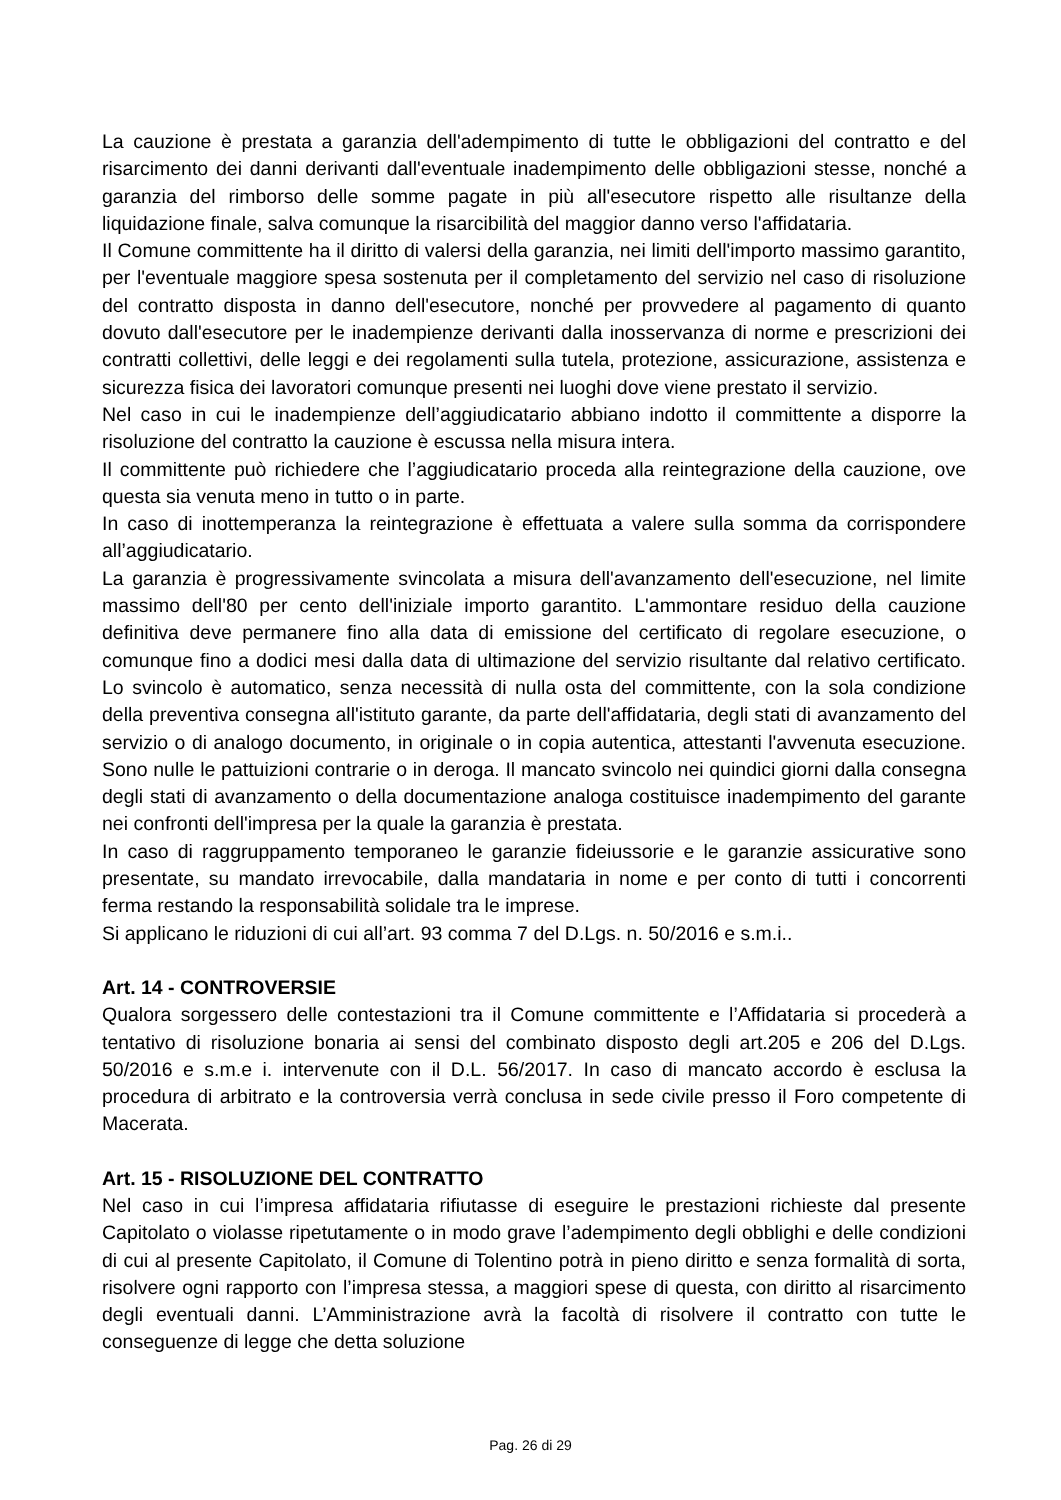La cauzione è prestata a garanzia dell'adempimento di tutte le obbligazioni del contratto e del risarcimento dei danni derivanti dall'eventuale inadempimento delle obbligazioni stesse, nonché a garanzia del rimborso delle somme pagate in più all'esecutore rispetto alle risultanze della liquidazione finale, salva comunque la risarcibilità del maggior danno verso l'affidataria.
Il Comune committente ha il diritto di valersi della garanzia, nei limiti dell'importo massimo garantito, per l'eventuale maggiore spesa sostenuta per il completamento del servizio nel caso di risoluzione del contratto disposta in danno dell'esecutore, nonché per provvedere al pagamento di quanto dovuto dall'esecutore per le inadempienze derivanti dalla inosservanza di norme e prescrizioni dei contratti collettivi, delle leggi e dei regolamenti sulla tutela, protezione, assicurazione, assistenza e sicurezza fisica dei lavoratori comunque presenti nei luoghi dove viene prestato il servizio.
Nel caso in cui le inadempienze dell’aggiudicatario abbiano indotto il committente a disporre la risoluzione del contratto la cauzione è escussa nella misura intera.
Il committente può richiedere che l’aggiudicatario proceda alla reintegrazione della cauzione, ove questa sia venuta meno in tutto o in parte.
In caso di inottemperanza la reintegrazione è effettuata a valere sulla somma da corrispondere all’aggiudicatario.
La garanzia è progressivamente svincolata a misura dell'avanzamento dell'esecuzione, nel limite massimo dell'80 per cento dell'iniziale importo garantito. L'ammontare residuo della cauzione definitiva deve permanere fino alla data di emissione del certificato di regolare esecuzione, o comunque fino a dodici mesi dalla data di ultimazione del servizio risultante dal relativo certificato. Lo svincolo è automatico, senza necessità di nulla osta del committente, con la sola condizione della preventiva consegna all'istituto garante, da parte dell'affidataria, degli stati di avanzamento del servizio o di analogo documento, in originale o in copia autentica, attestanti l'avvenuta esecuzione. Sono nulle le pattuizioni contrarie o in deroga. Il mancato svincolo nei quindici giorni dalla consegna degli stati di avanzamento o della documentazione analoga costituisce inadempimento del garante nei confronti dell'impresa per la quale la garanzia è prestata.
In caso di raggruppamento temporaneo le garanzie fideiussorie e le garanzie assicurative sono presentate, su mandato irrevocabile, dalla mandataria in nome e per conto di tutti i concorrenti ferma restando la responsabilità solidale tra le imprese.
Si applicano le riduzioni di cui all’art. 93 comma 7 del D.Lgs. n. 50/2016 e s.m.i..
Art. 14 - CONTROVERSIE
Qualora sorgessero delle contestazioni tra il Comune committente e l’Affidataria si procederà a tentativo di risoluzione bonaria ai sensi del combinato disposto degli art.205 e 206 del D.Lgs. 50/2016 e s.m.e i. intervenute con il D.L. 56/2017. In caso di mancato accordo è esclusa la procedura di arbitrato e la controversia verrà conclusa in sede civile presso il Foro competente di Macerata.
Art. 15 - RISOLUZIONE DEL CONTRATTO
Nel caso in cui l’impresa affidataria rifiutasse di eseguire le prestazioni richieste dal presente Capitolato o violasse ripetutamente o in modo grave l’adempimento degli obblighi e delle condizioni di cui al presente Capitolato, il Comune di Tolentino potrà in pieno diritto e senza formalità di sorta, risolvere ogni rapporto con l’impresa stessa, a maggiori spese di questa, con diritto al risarcimento degli eventuali danni. L’Amministrazione avrà la facoltà di risolvere il contratto con tutte le conseguenze di legge che detta soluzione
Pag. 26 di 29